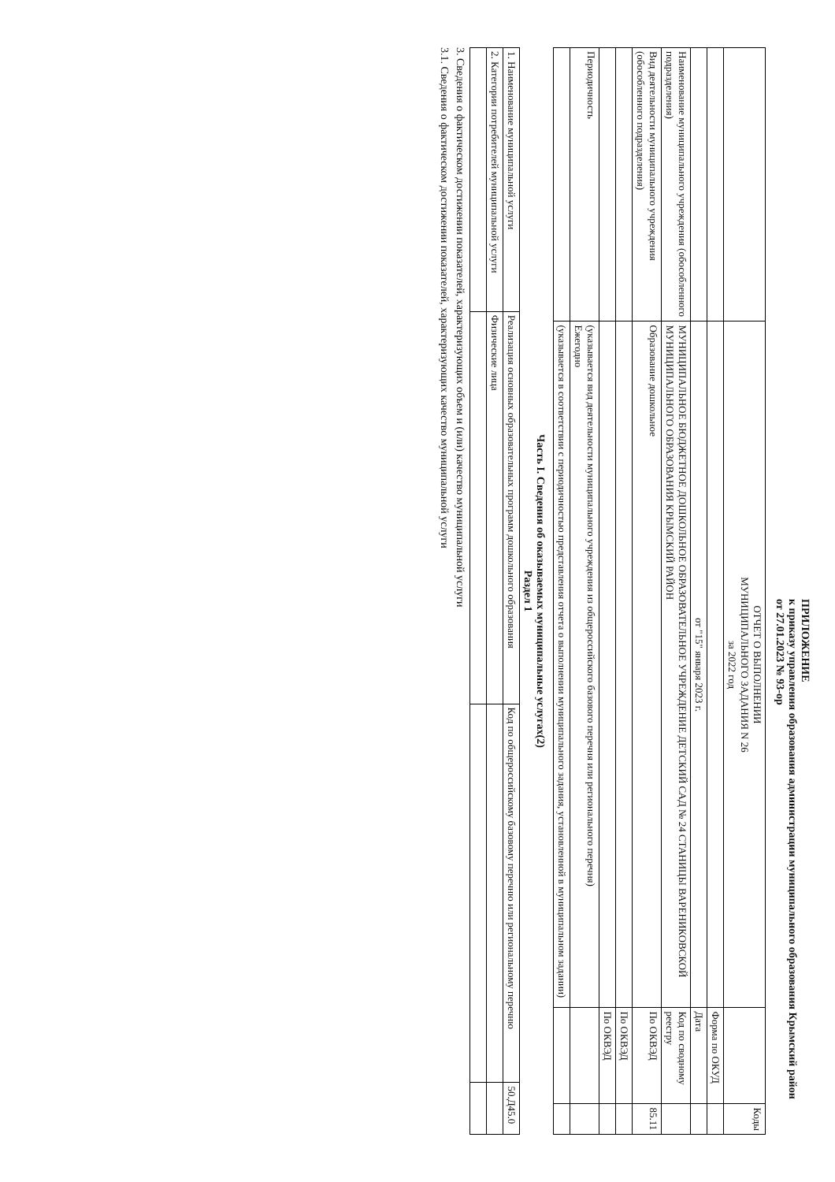ПРИЛОЖЕНИЕ
к приказу управления образования администрации муниципального образования Крымский район
от 27.01.2023 № 93-ор
| | ОТЧЕТ О ВЫПОЛНЕНИИ МУНИЦИПАЛЬНОГО ЗАДАНИЯ N 26 за 2022 год | | Коды |
| | | Форма по ОКУД | |
| | от "15" января 2023 г. | Дата | |
| Наименование муниципального учреждения (обособленного подразделения) | МУНИЦИПАЛЬНОЕ БЮДЖЕТНОЕ ДОШКОЛЬНОЕ ОБРАЗОВАТЕЛЬНОЕ УЧРЕЖДЕНИЕ ДЕТСКИЙ САД № 24 СТАНИЦЫ ВАРЕНИКОВСКОЙ МУНИЦИПАЛЬНОГО ОБРАЗОВАНИЯ КРЫМСКИЙ РАЙОН | Код по сводному реестру | |
| Вид деятельности муниципального учреждения (обособленного подразделения) | Образование дошкольное | По ОКВЭД | 85.11 |
| | | По ОКВЭД | |
| | | По ОКВЭД | |
| Периодичность | (указывается вид деятельности муниципального учреждения из общероссийского базового перечня или регионального перечня) Ежегодно | | |
| | (указывается в соответствии с периодичностью представления отчета о выполнении муниципального задания, установленной в муниципальном задании) | | |
Часть I. Сведения об оказываемых муниципальные услугах(2)
Раздел 1
| 1. Наименование муниципальной услуги | Реализация основных образовательных программ дошкольного образования | Код по общероссийскому базовому перечню или региональному перечню | 50.Д45.0 |
| 2. Категории потребителей муниципальной услуги | Физические лица | | |
3. Сведения о фактическом достижении показателей, характеризующих объем и (или) качество муниципальной услуги
3.1. Сведения о фактическом достижении показателей, характеризующих качество муниципальной услуги